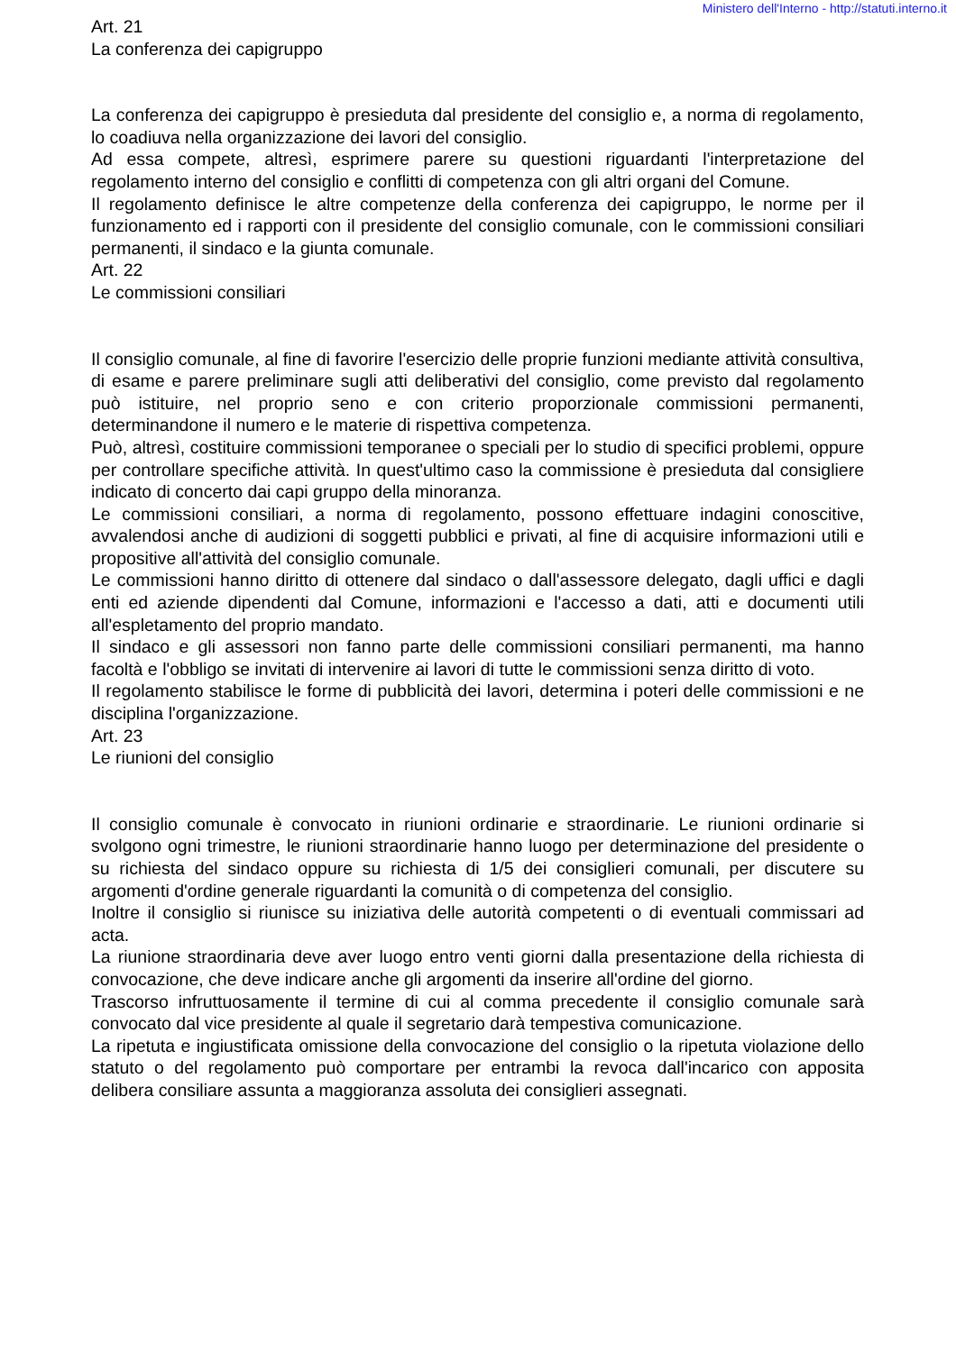Ministero dell'Interno - http://statuti.interno.it
Art. 21
La conferenza dei capigruppo
La conferenza dei capigruppo è presieduta dal presidente del consiglio e, a norma di regolamento, lo coadiuva nella organizzazione dei lavori del consiglio.
Ad essa compete, altresì, esprimere parere su questioni riguardanti l'interpretazione del regolamento interno del consiglio e conflitti di competenza con gli altri organi del Comune.
Il regolamento definisce le altre competenze della conferenza dei capigruppo, le norme per il funzionamento ed i rapporti con il presidente del consiglio comunale, con le commissioni consiliari permanenti, il sindaco e la giunta comunale.
Art. 22
Le commissioni consiliari
Il consiglio comunale, al fine di favorire l'esercizio delle proprie funzioni mediante attività consultiva, di esame e parere preliminare sugli atti deliberativi del consiglio, come previsto dal regolamento può istituire, nel proprio seno e con criterio proporzionale commissioni permanenti, determinandone il numero e le materie di rispettiva competenza.
Può, altresì, costituire commissioni temporanee o speciali per lo studio di specifici problemi, oppure per controllare specifiche attività. In quest'ultimo caso la commissione è presieduta dal consigliere indicato di concerto dai capi gruppo della minoranza.
Le commissioni consiliari, a norma di regolamento, possono effettuare indagini conoscitive, avvalendosi anche di audizioni di soggetti pubblici e privati, al fine di acquisire informazioni utili e propositive all'attività del consiglio comunale.
Le commissioni hanno diritto di ottenere dal sindaco o dall'assessore delegato, dagli uffici e dagli enti ed aziende dipendenti dal Comune, informazioni e l'accesso a dati, atti e documenti utili all'espletamento del proprio mandato.
Il sindaco e gli assessori non fanno parte delle commissioni consiliari permanenti, ma hanno facoltà e l'obbligo se invitati di intervenire ai lavori di tutte le commissioni senza diritto di voto.
Il regolamento stabilisce le forme di pubblicità dei lavori, determina i poteri delle commissioni e ne disciplina l'organizzazione.
Art. 23
Le riunioni del consiglio
Il consiglio comunale è convocato in riunioni ordinarie e straordinarie. Le riunioni ordinarie si svolgono ogni trimestre, le riunioni straordinarie hanno luogo per determinazione del presidente o su richiesta del sindaco oppure su richiesta di 1/5 dei consiglieri comunali, per discutere su argomenti d'ordine generale riguardanti la comunità o di competenza del consiglio.
Inoltre il consiglio si riunisce su iniziativa delle autorità competenti o di eventuali commissari ad acta.
La riunione straordinaria deve aver luogo entro venti giorni dalla presentazione della richiesta di convocazione, che deve indicare anche gli argomenti da inserire all'ordine del giorno.
Trascorso infruttuosamente il termine di cui al comma precedente il consiglio comunale sarà convocato dal vice presidente al quale il segretario darà tempestiva comunicazione.
La ripetuta e ingiustificata omissione della convocazione del consiglio o la ripetuta violazione dello statuto o del regolamento può comportare per entrambi la revoca dall'incarico con apposita delibera consiliare assunta a maggioranza assoluta dei consiglieri assegnati.